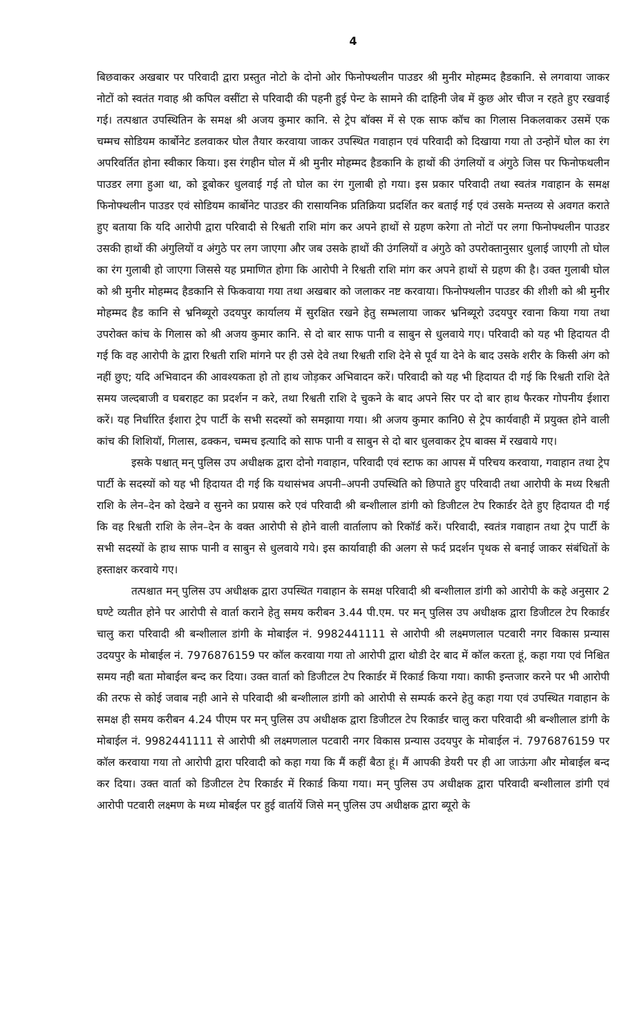4
बिछवाकर अखबार पर परिवादी द्वारा प्रस्तुत नोटो के दोनो ओर फिनोफ्थलीन पाउडर श्री मुनीर मोहम्मद हैडकानि. से लगवाया जाकर नोटों को स्वतंत गवाह श्री कपिल वसींटा से परिवादी की पहनी हुई पेन्ट के सामने की दाहिनी जेब में कुछ ओर चीज न रहते हुए रखवाई गई। तत्पश्चात उपस्थितिन के समक्ष श्री अजय कुमार कानि. से ट्रेप बॉक्स में से एक साफ कॉच का गिलास निकलवाकर उसमें एक चम्मच सोडियम कार्बोनेट डलवाकर घोल तैयार करवाया जाकर उपस्थित गवाहान एवं परिवादी को दिखाया गया तो उन्होनें घोल का रंग अपरिवर्तित होना स्वीकार किया। इस रंगहीन घोल में श्री मुनीर मोहम्मद हैडकानि के हाथों की उंगलियों व अंगुठे जिस पर फिनोफथलीन पाउडर लगा हुआ था, को डूबोकर धुलवाई गई तो घोल का रंग गुलाबी हो गया। इस प्रकार परिवादी तथा स्वतंत्र गवाहान के समक्ष फिनोफ्थलीन पाउडर एवं सोडियम कार्बोनेट पाउडर की रासायनिक प्रतिक्रिया प्रदर्शित कर बताई गई एवं उसके मन्तव्य से अवगत कराते हुए बताया कि यदि आरोपी द्वारा परिवादी से रिश्वती राशि मांग कर अपने हाथों से ग्रहण करेगा तो नोटों पर लगा फिनोफ्थलीन पाउडर उसकी हाथों की अंगुलियों व अंगुठे पर लग जाएगा और जब उसके हाथों की उंगलियों व अंगुठे को उपरोक्तानुसार धुलाई जाएगी तो घोल का रंग गुलाबी हो जाएगा जिससे यह प्रमाणित होगा कि आरोपी ने रिश्वती राशि मांग कर अपने हाथों से ग्रहण की है। उक्त गुलाबी घोल को श्री मुनीर मोहम्मद हैडकानि से फिकवाया गया तथा अखबार को जलाकर नष्ट करवाया। फिनोफ्थलीन पाउडर की शीशी को श्री मुनीर मोहम्मद हैड कानि से भ्रनिब्यूरो उदयपुर कार्यालय में सुरक्षित रखने हेतु सम्भलाया जाकर भ्रनिब्यूरो उदयपुर रवाना किया गया तथा उपरोक्त कांच के गिलास को श्री अजय कुमार कानि. से दो बार साफ पानी व साबुन से धुलवाये गए। परिवादी को यह भी हिदायत दी गई कि वह आरोपी के द्वारा रिश्वती राशि मांगने पर ही उसे देवे तथा रिश्वती राशि देने से पूर्व या देने के बाद उसके शरीर के किसी अंग को नहीं छुए; यदि अभिवादन की आवश्यकता हो तो हाथ जोड़कर अभिवादन करें। परिवादी को यह भी हिदायत दी गई कि रिश्वती राशि देते समय जल्दबाजी व घबराहट का प्रदर्शन न करे, तथा रिश्वती राशि दे चुकने के बाद अपने सिर पर दो बार हाथ फैरकर गोपनीय ईशारा करें। यह निर्धारित ईशारा ट्रेप पार्टी के सभी सदस्यों को समझाया गया। श्री अजय कुमार कानि0 से ट्रेप कार्यवाही में प्रयुक्त होने वाली कांच की शिशियॉ, गिलास, ढक्कन, चम्मच इत्यादि को साफ पानी व साबुन से दो बार धुलवाकर ट्रेप बाक्स में रखवाये गए।
इसके पश्चात् मन् पुलिस उप अधीक्षक द्वारा दोनो गवाहान, परिवादी एवं स्टाफ का आपस में परिचय करवाया, गवाहान तथा ट्रेप पार्टी के सदस्यों को यह भी हिदायत दी गई कि यथासंभव अपनी–अपनी उपस्थिति को छिपाते हुए परिवादी तथा आरोपी के मध्य रिश्वती राशि के लेन–देन को देखने व सुनने का प्रयास करे एवं परिवादी श्री बन्शीलाल डांगी को डिजीटल टेप रिकार्डर देते हुए हिदायत दी गई कि वह रिश्वती राशि के लेन–देन के वक्त आरोपी से होने वाली वार्तालाप को रिकॉर्ड करें। परिवादी, स्वतंत्र गवाहान तथा ट्रेप पार्टी के सभी सदस्यों के हाथ साफ पानी व साबुन से धुलवाये गये। इस कार्यावाही की अलग से फर्द प्रदर्शन पृथक से बनाई जाकर संबंधितों के हस्ताक्षर करवाये गए।
तत्पश्चात मन् पुलिस उप अधीक्षक द्वारा उपस्थित गवाहान के समक्ष परिवादी श्री बन्शीलाल डांगी को आरोपी के कहे अनुसार 2 घण्टे व्यतीत होने पर आरोपी से वार्ता कराने हेतु समय करीबन 3.44 पी.एम. पर मन् पुलिस उप अधीक्षक द्वारा डिजीटल टेप रिकार्डर चालु करा परिवादी श्री बन्शीलाल डांगी के मोबाईल नं. 9982441111 से आरोपी श्री लक्ष्मणलाल पटवारी नगर विकास प्रन्यास उदयपुर के मोबाईल नं. 7976876159 पर कॉल करवाया गया तो आरोपी द्वारा थोडी देर बाद में कॉल करता हूं, कहा गया एवं निश्चित समय नही बता मोबाईल बन्द कर दिया। उक्त वार्ता को डिजीटल टेप रिकार्डर में रिकार्ड किया गया। काफी इन्तजार करने पर भी आरोपी की तरफ से कोई जवाब नही आने से परिवादी श्री बन्शीलाल डांगी को आरोपी से सम्पर्क करने हेतु कहा गया एवं उपस्थित गवाहान के समक्ष ही समय करीबन 4.24 पीएम पर मन् पुलिस उप अधीक्षक द्वारा डिजीटल टेप रिकार्डर चालु करा परिवादी श्री बन्शीलाल डांगी के मोबाईल नं. 9982441111 से आरोपी श्री लक्ष्मणलाल पटवारी नगर विकास प्रन्यास उदयपुर के मोबाईल नं. 7976876159 पर कॉल करवाया गया तो आरोपी द्वारा परिवादी को कहा गया कि मैं कहीं बैठा हूं। मैं आपकी डेयरी पर ही आ जाऊंगा और मोबाईल बन्द कर दिया। उक्त वार्ता को डिजीटल टेप रिकार्डर में रिकार्ड किया गया। मन् पुलिस उप अधीक्षक द्वारा परिवादी बन्शीलाल डांगी एवं आरोपी पटवारी लक्ष्मण के मध्य मोबईल पर हुई वार्तायें जिसे मन् पुलिस उप अधीक्षक द्वारा ब्यूरो के